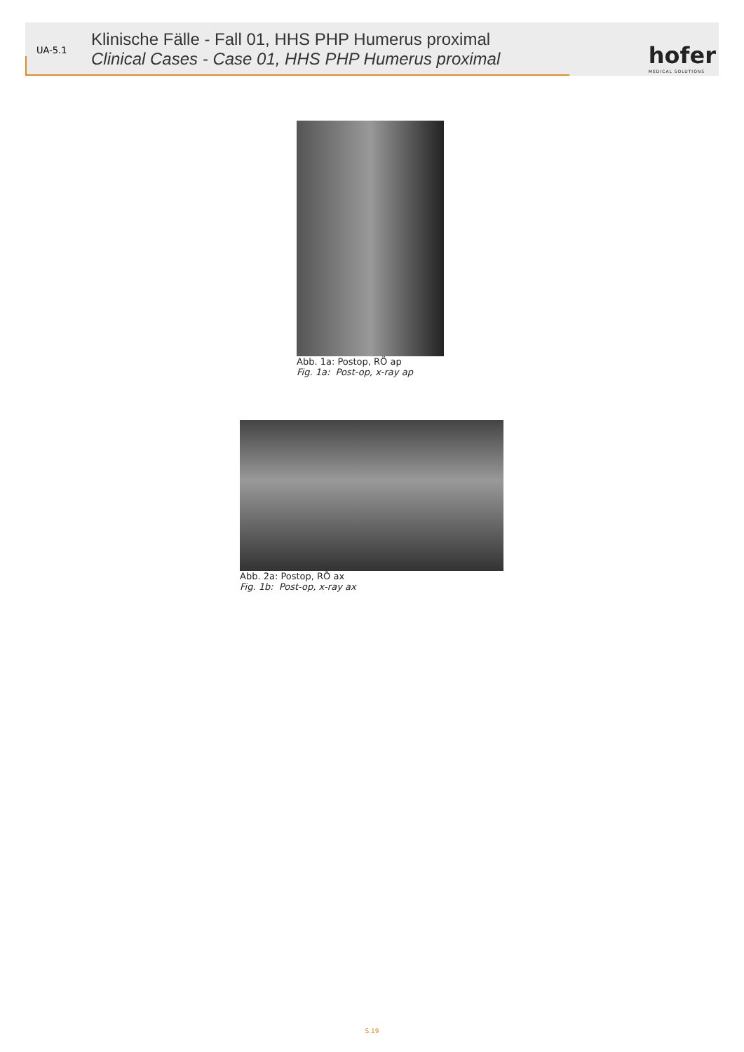UA-5.1
Klinische Fälle - Fall 01, HHS PHP Humerus proximal
Clinical Cases - Case 01, HHS PHP Humerus proximal
hofer
MEDICAL SOLUTIONS
Abb. 1a: Postop, RÖ ap
Fig. 1a: Post-op, x-ray ap
Abb. 2a: Postop, RÖ ax
Fig. 1b: Post-op, x-ray ax
S.19